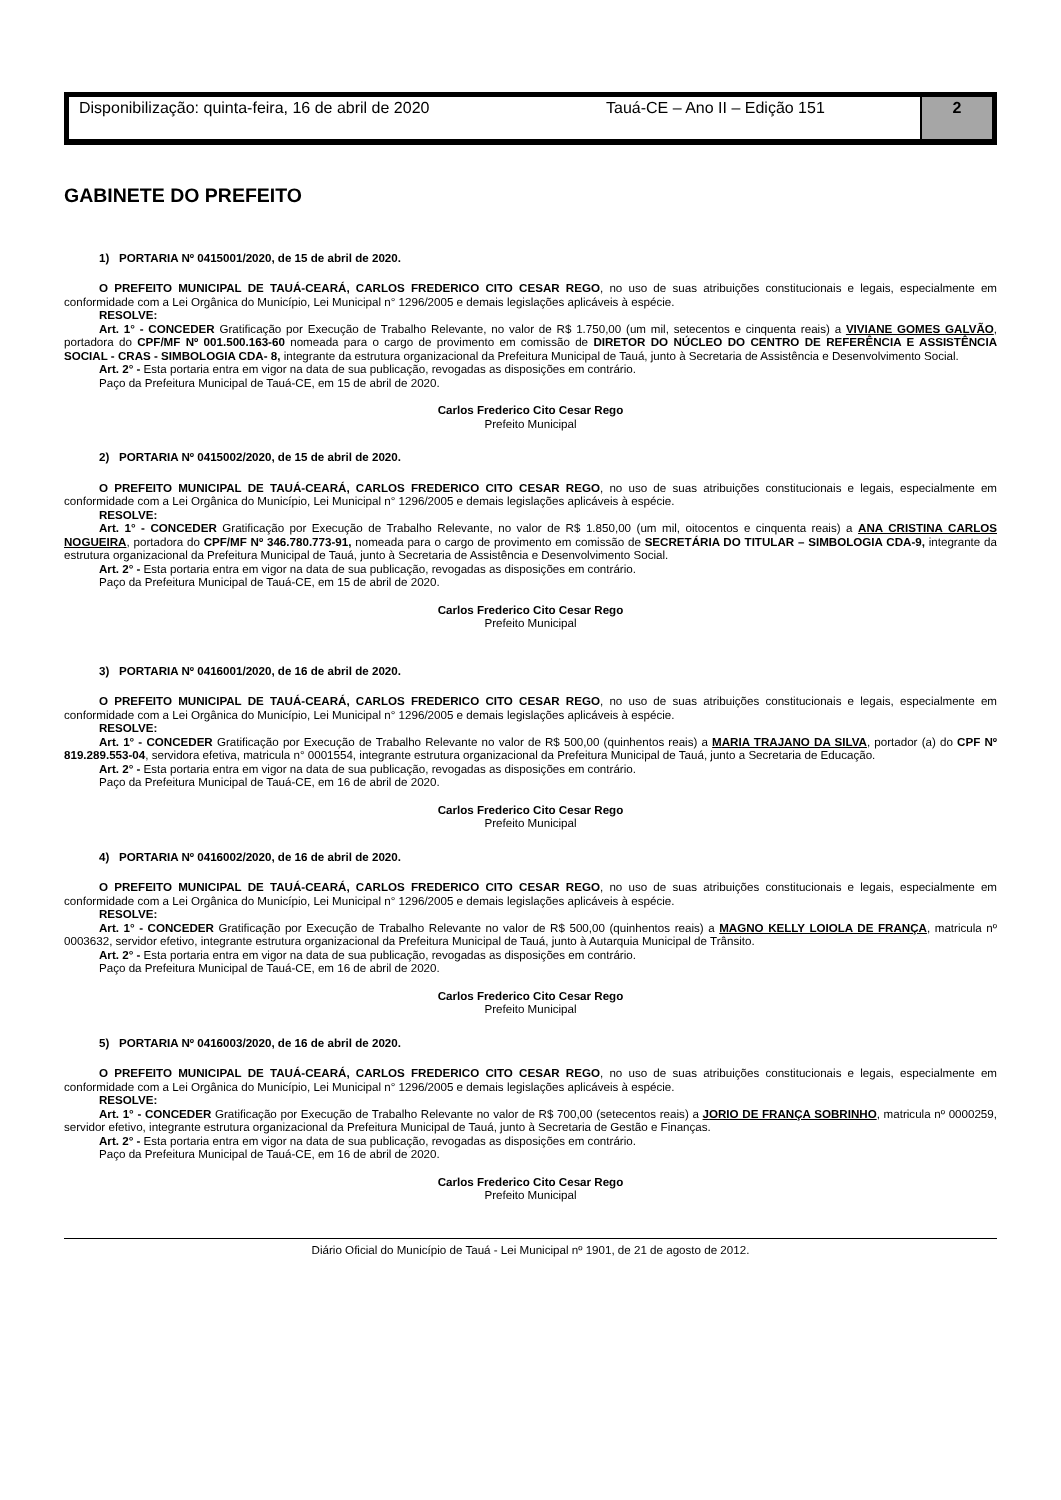Disponibilização: quinta-feira, 16 de abril de 2020
Tauá-CE – Ano II – Edição 151
2
GABINETE DO PREFEITO
1) PORTARIA Nº 0415001/2020, de 15 de abril de 2020.
O PREFEITO MUNICIPAL DE TAUÁ-CEARÁ, CARLOS FREDERICO CITO CESAR REGO, no uso de suas atribuições constitucionais e legais, especialmente em conformidade com a Lei Orgânica do Município, Lei Municipal n° 1296/2005 e demais legislações aplicáveis à espécie.
RESOLVE:
Art. 1° - CONCEDER Gratificação por Execução de Trabalho Relevante, no valor de R$ 1.750,00 (um mil, setecentos e cinquenta reais) a VIVIANE GOMES GALVÃO, portadora do CPF/MF Nº 001.500.163-60 nomeada para o cargo de provimento em comissão de DIRETOR DO NÚCLEO DO CENTRO DE REFERÊNCIA E ASSISTÊNCIA SOCIAL - CRAS - SIMBOLOGIA CDA- 8, integrante da estrutura organizacional da Prefeitura Municipal de Tauá, junto à Secretaria de Assistência e Desenvolvimento Social.
Art. 2° - Esta portaria entra em vigor na data de sua publicação, revogadas as disposições em contrário.
Paço da Prefeitura Municipal de Tauá-CE, em 15 de abril de 2020.
Carlos Frederico Cito Cesar Rego
Prefeito Municipal
2) PORTARIA Nº 0415002/2020, de 15 de abril de 2020.
O PREFEITO MUNICIPAL DE TAUÁ-CEARÁ, CARLOS FREDERICO CITO CESAR REGO, no uso de suas atribuições constitucionais e legais, especialmente em conformidade com a Lei Orgânica do Município, Lei Municipal n° 1296/2005 e demais legislações aplicáveis à espécie.
RESOLVE:
Art. 1° - CONCEDER Gratificação por Execução de Trabalho Relevante, no valor de R$ 1.850,00 (um mil, oitocentos e cinquenta reais) a ANA CRISTINA CARLOS NOGUEIRA, portadora do CPF/MF Nº 346.780.773-91, nomeada para o cargo de provimento em comissão de SECRETÁRIA DO TITULAR – SIMBOLOGIA CDA-9, integrante da estrutura organizacional da Prefeitura Municipal de Tauá, junto à Secretaria de Assistência e Desenvolvimento Social.
Art. 2° - Esta portaria entra em vigor na data de sua publicação, revogadas as disposições em contrário.
Paço da Prefeitura Municipal de Tauá-CE, em 15 de abril de 2020.
Carlos Frederico Cito Cesar Rego
Prefeito Municipal
3) PORTARIA Nº 0416001/2020, de 16 de abril de 2020.
O PREFEITO MUNICIPAL DE TAUÁ-CEARÁ, CARLOS FREDERICO CITO CESAR REGO, no uso de suas atribuições constitucionais e legais, especialmente em conformidade com a Lei Orgânica do Município, Lei Municipal n° 1296/2005 e demais legislações aplicáveis à espécie.
RESOLVE:
Art. 1° - CONCEDER Gratificação por Execução de Trabalho Relevante no valor de R$ 500,00 (quinhentos reais) a MARIA TRAJANO DA SILVA, portador (a) do CPF Nº 819.289.553-04, servidora efetiva, matricula n° 0001554, integrante estrutura organizacional da Prefeitura Municipal de Tauá, junto a Secretaria de Educação.
Art. 2° - Esta portaria entra em vigor na data de sua publicação, revogadas as disposições em contrário.
Paço da Prefeitura Municipal de Tauá-CE, em 16 de abril de 2020.
Carlos Frederico Cito Cesar Rego
Prefeito Municipal
4) PORTARIA Nº 0416002/2020, de 16 de abril de 2020.
O PREFEITO MUNICIPAL DE TAUÁ-CEARÁ, CARLOS FREDERICO CITO CESAR REGO, no uso de suas atribuições constitucionais e legais, especialmente em conformidade com a Lei Orgânica do Município, Lei Municipal n° 1296/2005 e demais legislações aplicáveis à espécie.
RESOLVE:
Art. 1° - CONCEDER Gratificação por Execução de Trabalho Relevante no valor de R$ 500,00 (quinhentos reais) a MAGNO KELLY LOIOLA DE FRANÇA, matricula nº 0003632, servidor efetivo, integrante estrutura organizacional da Prefeitura Municipal de Tauá, junto à Autarquia Municipal de Trânsito.
Art. 2° - Esta portaria entra em vigor na data de sua publicação, revogadas as disposições em contrário.
Paço da Prefeitura Municipal de Tauá-CE, em 16 de abril de 2020.
Carlos Frederico Cito Cesar Rego
Prefeito Municipal
5) PORTARIA Nº 0416003/2020, de 16 de abril de 2020.
O PREFEITO MUNICIPAL DE TAUÁ-CEARÁ, CARLOS FREDERICO CITO CESAR REGO, no uso de suas atribuições constitucionais e legais, especialmente em conformidade com a Lei Orgânica do Município, Lei Municipal n° 1296/2005 e demais legislações aplicáveis à espécie.
RESOLVE:
Art. 1° - CONCEDER Gratificação por Execução de Trabalho Relevante no valor de R$ 700,00 (setecentos reais) a JORIO DE FRANÇA SOBRINHO, matricula nº 0000259, servidor efetivo, integrante estrutura organizacional da Prefeitura Municipal de Tauá, junto à Secretaria de Gestão e Finanças.
Art. 2° - Esta portaria entra em vigor na data de sua publicação, revogadas as disposições em contrário.
Paço da Prefeitura Municipal de Tauá-CE, em 16 de abril de 2020.
Carlos Frederico Cito Cesar Rego
Prefeito Municipal
Diário Oficial do Município de Tauá - Lei Municipal nº 1901, de 21 de agosto de 2012.